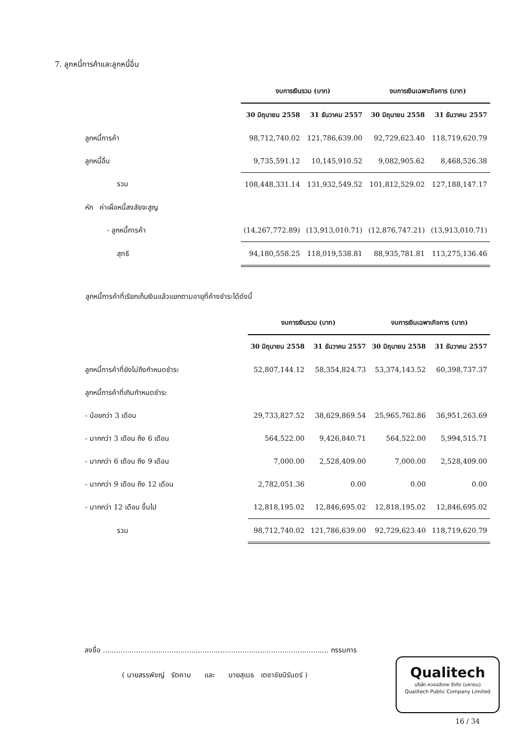7. ลูกหนี้การค้าและลูกหนี้อื่น
| | งบการเงินรวม (บาท) | | งบการเงินเฉพาะกิจการ (บาท) | |
| --- | --- | --- | --- | --- |
| | 30 มิถุนายน 2558 | 31 ธันวาคม 2557 | 30 มิถุนายน 2558 | 31 ธันวาคม 2557 |
| ลูกหนี้การค้า | 98,712,740.02 | 121,786,639.00 | 92,729,623.40 | 118,719,620.79 |
| ลูกหนี้อื่น | 9,735,591.12 | 10,145,910.52 | 9,082,905.62 | 8,468,526.38 |
| รวม | 108,448,331.14 | 131,932,549.52 | 101,812,529.02 | 127,188,147.17 |
| หัก ค่าเผื่อหนี้สงสัยจะสูญ | | | | |
| - ลูกหนี้การค้า | (14,267,772.89) | (13,913,010.71) | (12,876,747.21) | (13,913,010.71) |
| สุทธิ | 94,180,558.25 | 118,019,538.81 | 88,935,781.81 | 113,275,136.46 |
ลูกหนี้การค้าที่เรียกเก็บเงินแล้วแยกตามอายุที่ค้างชำระได้ดังนี้
| | งบการเงินรวม (บาท) | | งบการเงินเฉพาะกิจการ (บาท) | |
| --- | --- | --- | --- | --- |
| | 30 มิถุนายน 2558 | 31 ธันวาคม 2557 | 30 มิถุนายน 2558 | 31 ธันวาคม 2557 |
| ลูกหนี้การค้าที่ยังไม่ถึงกำหนดชำระ | 52,807,144.12 | 58,354,824.73 | 53,374,143.52 | 60,398,737.37 |
| ลูกหนี้การค้าที่เกินกำหนดชำระ | | | | |
| - น้อยกว่า 3 เดือน | 29,733,827.52 | 38,629,869.54 | 25,965,762.86 | 36,951,263.69 |
| - มากกว่า 3 เดือน ถึง 6 เดือน | 564,522.00 | 9,426,840.71 | 564,522.00 | 5,994,515.71 |
| - มากกว่า 6 เดือน ถึง 9 เดือน | 7,000.00 | 2,528,409.00 | 7,000.00 | 2,528,409.00 |
| - มากกว่า 9 เดือน ถึง 12 เดือน | 2,782,051.36 | 0.00 | 0.00 | 0.00 |
| - มากกว่า 12 เดือน ขึ้นไป | 12,818,195.02 | 12,846,695.02 | 12,818,195.02 | 12,846,695.02 |
| รวม | 98,712,740.02 | 121,786,639.00 | 92,729,623.40 | 118,719,620.79 |
ลงชื่อ ...................................................................................................... กรรมการ
( นายสรรพัชญ์ รัตคาม และ นายสุเมธ เตชาชัยนิรันดร์ )
Qualitech
บริษัท ควอลลิเทค จำกัด (มหาชน)
Qualitech Public Company Limited
16 / 34